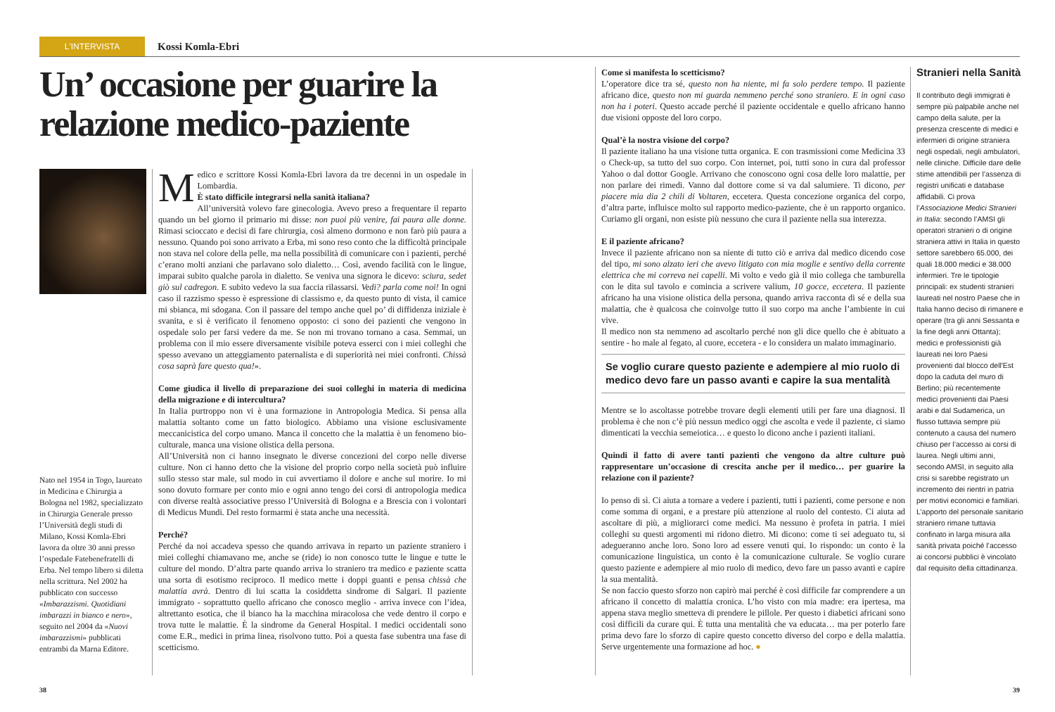L'INTERVISTA
Kossi Komla-Ebri
Un’ occasione per guarire la relazione medico-paziente
Nato nel 1954 in Togo, laureato in Medicina e Chirurgia a Bologna nel 1982, specializzato in Chirurgia Generale presso l’Università degli studi di Milano, Kossi Komla-Ebri lavora da oltre 30 anni presso l’ospedale Fatebenefratelli di Erba. Nel tempo libero si diletta nella scrittura. Nel 2002 ha pubblicato con successo «Imbarazzismi. Quotidiani imbarazzi in bianco e nero», seguito nel 2004 da «Nuovi imbarazzismi» pubblicati entrambi da Marna Editore.
Medico e scrittore Kossi Komla-Ebri lavora da tre decenni in un ospedale in Lombardia.
È stato difficile integrarsi nella sanità italiana?
All’università volevo fare ginecologia. Avevo preso a frequentare il reparto quando un bel giorno il primario mi disse: non puoi più venire, fai paura alle donne. Rimasi scioccato e decisi di fare chirurgia, così almeno dormono e non farò più paura a nessuno. Quando poi sono arrivato a Erba, mi sono reso conto che la difficoltà principale non stava nel colore della pelle, ma nella possibilità di comunicare con i pazienti, perché c’erano molti anziani che parlavano solo dialetto… Così, avendo facilità con le lingue, imparai subito qualche parola in dialetto. Se veniva una signora le dicevo: sciura, sedet giò sul cadregon. E subito vedevo la sua faccia rilassarsi. Vedi? parla come noi! In ogni caso il razzismo spesso è espressione di classismo e, da questo punto di vista, il camice mi sbianca, mi sdogana. Con il passare del tempo anche quel po’ di diffidenza iniziale è svanita, e si è verificato il fenomeno opposto: ci sono dei pazienti che vengono in ospedale solo per farsi vedere da me. Se non mi trovano tornano a casa. Semmai, un problema con il mio essere diversamente visibile poteva esserci con i miei colleghi che spesso avevano un atteggiamento paternalista e di superiorità nei miei confronti. Chissà cosa saprà fare questo qua!».
Come giudica il livello di preparazione dei suoi colleghi in materia di medicina della migrazione e di intercultura?
In Italia purtroppo non vi è una formazione in Antropologia Medica. Si pensa alla malattia soltanto come un fatto biologico. Abbiamo una visione esclusivamente meccanicistica del corpo umano. Manca il concetto che la malattia è un fenomeno bio-culturale, manca una visione olistica della persona.
All’Università non ci hanno insegnato le diverse concezioni del corpo nelle diverse culture. Non ci hanno detto che la visione del proprio corpo nella società può influire sullo stesso star male, sul modo in cui avvertiamo il dolore e anche sul morire. Io mi sono dovuto formare per conto mio e ogni anno tengo dei corsi di antropologia medica con diverse realtà associative presso l’Università di Bologna e a Brescia con i volontari di Medicus Mundi. Del resto formarmi è stata anche una necessità.
Perché?
Perché da noi accadeva spesso che quando arrivava in reparto un paziente straniero i miei colleghi chiamavano me, anche se (ride) io non conosco tutte le lingue e tutte le culture del mondo. D’altra parte quando arriva lo straniero tra medico e paziente scatta una sorta di esotismo reciproco. Il medico mette i doppi guanti e pensa chissà che malattia avrà. Dentro di lui scatta la cosiddetta sindrome di Salgari. Il paziente immigrato - soprattutto quello africano che conosco meglio - arriva invece con l’idea, altrettanto esotica, che il bianco ha la macchina miracolosa che vede dentro il corpo e trova tutte le malattie. È la sindrome da General Hospital. I medici occidentali sono come E.R., medici in prima linea, risolvono tutto. Poi a questa fase subentra una fase di scetticismo.
38
Come si manifesta lo scetticismo?
L’operatore dice tra sé, questo non ha niente, mi fa solo perdere tempo. Il paziente africano dice, questo non mi guarda nemmeno perché sono straniero. E in ogni caso non ha i poteri. Questo accade perché il paziente occidentale e quello africano hanno due visioni opposte del loro corpo.
Qual’è la nostra visione del corpo?
Il paziente italiano ha una visione tutta organica. E con trasmissioni come Medicina 33 o Check-up, sa tutto del suo corpo. Con internet, poi, tutti sono in cura dal professor Yahoo o dal dottor Google. Arrivano che conoscono ogni cosa delle loro malattie, per non parlare dei rimedi. Vanno dal dottore come si va dal salumiere. Ti dicono, per piacere mia dia 2 chili di Voltaren, eccetera. Questa concezione organica del corpo, d’altra parte, influisce molto sul rapporto medico-paziente, che è un rapporto organico. Curiamo gli organi, non esiste più nessuno che cura il paziente nella sua interezza.
E il paziente africano?
Invece il paziente africano non sa niente di tutto ciò e arriva dal medico dicendo cose del tipo, mi sono alzato ieri che avevo litigato con mia moglie e sentivo della corrente elettrica che mi correva nei capelli. Mi volto e vedo già il mio collega che tamburella con le dita sul tavolo e comincia a scrivere valium, 10 gocce, eccetera. Il paziente africano ha una visione olistica della persona, quando arriva racconta di sé e della sua malattia, che è qualcosa che coinvolge tutto il suo corpo ma anche l’ambiente in cui vive.
Il medico non sta nemmeno ad ascoltarlo perché non gli dice quello che è abituato a sentire - ho male al fegato, al cuore, eccetera - e lo considera un malato immaginario.
Se voglio curare questo paziente e adempiere al mio ruolo di medico devo fare un passo avanti e capire la sua mentalità
Mentre se lo ascoltasse potrebbe trovare degli elementi utili per fare una diagnosi. Il problema è che non c’è più nessun medico oggi che ascolta e vede il paziente, ci siamo dimenticati la vecchia semeiotica… e questo lo dicono anche i pazienti italiani.
Quindi il fatto di avere tanti pazienti che vengono da altre culture può rappresentare un’occasione di crescita anche per il medico… per guarire la relazione con il paziente?
Io penso di sì. Ci aiuta a tornare a vedere i pazienti, tutti i pazienti, come persone e non come somma di organi, e a prestare più attenzione al ruolo del contesto. Ci aiuta ad ascoltare di più, a migliorarci come medici. Ma nessuno è profeta in patria. I miei colleghi su questi argomenti mi ridono dietro. Mi dicono: come ti sei adeguato tu, si adegueranno anche loro. Sono loro ad essere venuti qui. Io rispondo: un conto è la comunicazione linguistica, un conto è la comunicazione culturale. Se voglio curare questo paziente e adempiere al mio ruolo di medico, devo fare un passo avanti e capire la sua mentalità.
Se non faccio questo sforzo non capirò mai perché è così difficile far comprendere a un africano il concetto di malattia cronica. L’ho visto con mia madre: era ipertesa, ma appena stava meglio smetteva di prendere le pillole. Per questo i diabetici africani sono così difficili da curare qui. È tutta una mentalità che va educata… ma per poterlo fare prima devo fare lo sforzo di capire questo concetto diverso del corpo e della malattia. Serve urgentemente una formazione ad hoc. ●
Stranieri nella Sanità
Il contributo degli immigrati è sempre più palpabile anche nel campo della salute, per la presenza crescente di medici e infermieri di origine straniera negli ospedali, negli ambulatori, nelle cliniche. Difficile dare delle stime attendibili per l’assenza di registri unificati e database affidabili. Ci prova l’Associazione Medici Stranieri in Italia: secondo l’AMSI gli operatori stranieri o di origine straniera attivi in Italia in questo settore sarebbero 65.000, dei quali 18.000 medici e 38.000 infermieri. Tre le tipologie principali: ex studenti stranieri laureati nel nostro Paese che in Italia hanno deciso di rimanere e operare (tra gli anni Sessanta e la fine degli anni Ottanta); medici e professionisti già laureati nei loro Paesi provenienti dal blocco dell'Est dopo la caduta del muro di Berlino; più recentemente medici provenienti dai Paesi arabi e dal Sudamerica, un flusso tuttavia sempre più contenuto a causa del numero chiuso per l’accesso ai corsi di laurea. Negli ultimi anni, secondo AMSI, in seguito alla crisi si sarebbe registrato un incremento dei rientri in patria per motivi economici e familiari. L’apporto del personale sanitario straniero rimane tuttavia confinato in larga misura alla sanità privata poiché l’accesso ai concorsi pubblici è vincolato dal requisito della cittadinanza.
39